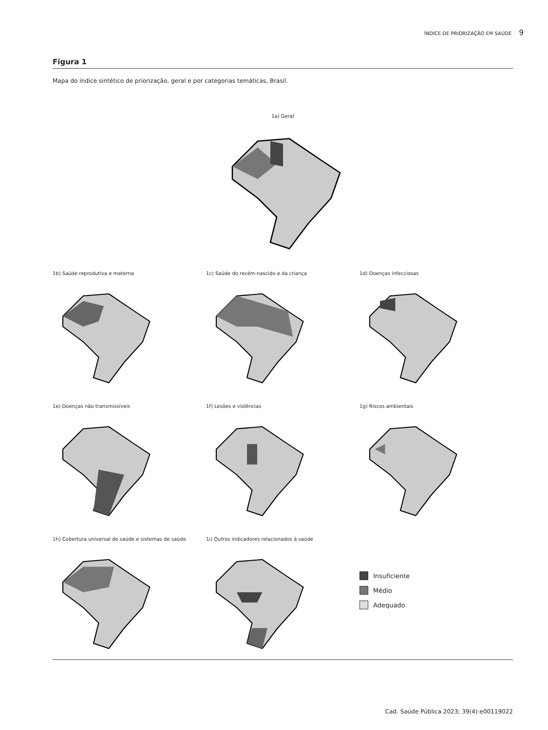ÍNDICE DE PRIORIZAÇÃO EM SAÚDE 9
Figura 1
Mapa do índice sintético de priorização, geral e por categorias temáticas, Brasil.
1a) Geral
1b) Saúde reprodutiva e materna
1c) Saúde do recém-nascido e da criança
1d) Doenças infecciosas
1e) Doenças não transmissíveis
1f) Lesões e violências
1g) Riscos ambientais
1h) Cobertura universal de saúde e sistemas de saúde
1i) Outros indicadores relacionados à saúde
Insuficiente
Médio
Adequado
Cad. Saúde Pública 2023; 39(4):e00119022